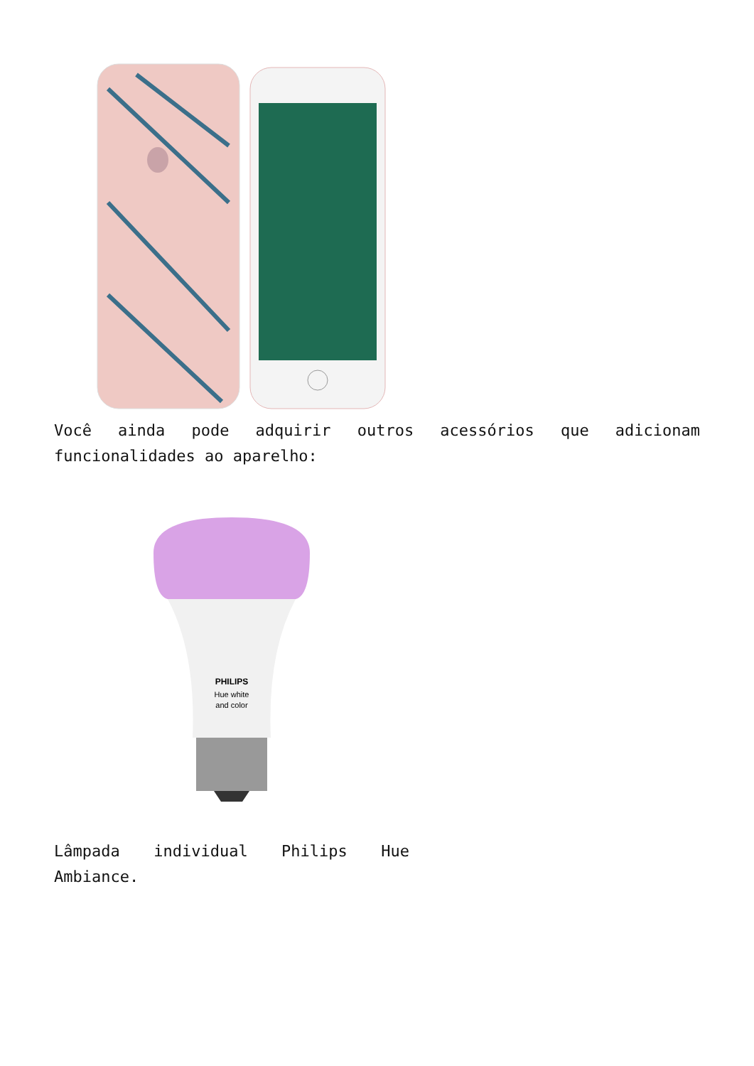Você ainda pode adquirir outros acessórios que adicionam funcionalidades ao aparelho:
PHILIPS
Hue white
and color
Lâmpada individual Philips Hue Ambiance.